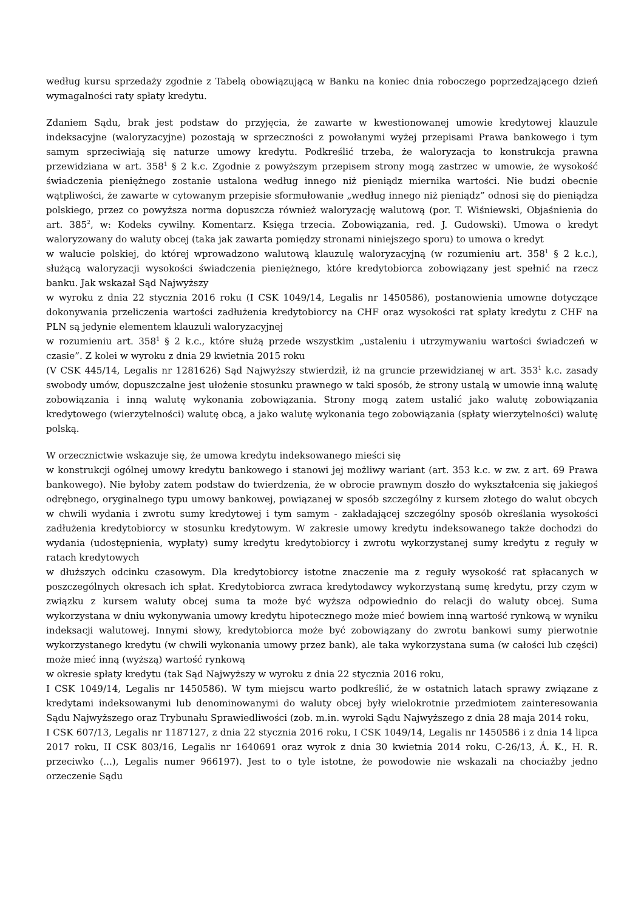według kursu sprzedaży zgodnie z Tabelą obowiązującą w Banku na koniec dnia roboczego poprzedzającego dzień wymagalności raty spłaty kredytu.
Zdaniem Sądu, brak jest podstaw do przyjęcia, że zawarte w kwestionowanej umowie kredytowej klauzule indeksacyjne (waloryzacyjne) pozostają w sprzeczności z powołanymi wyżej przepisami Prawa bankowego i tym samym sprzeciwiają się naturze umowy kredytu. Podkreślić trzeba, że waloryzacja to konstrukcja prawna przewidziana w art. 358<sup>1</sup> § 2 k.c. Zgodnie z powyższym przepisem strony mogą zastrzec w umowie, że wysokość świadczenia pieniężnego zostanie ustalona według innego niż pieniądz miernika wartości. Nie budzi obecnie wątpliwości, że zawarte w cytowanym przepisie sformułowanie „według innego niż pieniądz” odnosi się do pieniądza polskiego, przez co powyższa norma dopuszcza również waloryzację walutową (por. T. Wiśniewski, Objaśnienia do art. 385<sup>2</sup>, w: Kodeks cywilny. Komentarz. Księga trzecia. Zobowiązania, red. J. Gudowski). Umowa o kredyt waloryzowany do waluty obcej (taka jak zawarta pomiędzy stronami niniejszego sporu) to umowa o kredyt
w walucie polskiej, do której wprowadzono walutową klauzulę waloryzacyjną (w rozumieniu art. 358<sup>1</sup> § 2 k.c.), służącą waloryzacji wysokości świadczenia pieniężnego, które kredytobiorca zobowiązany jest spełnić na rzecz banku. Jak wskazał Sąd Najwyższy
w wyroku z dnia 22 stycznia 2016 roku (I CSK 1049/14, Legalis nr 1450586), postanowienia umowne dotyczące dokonywania przeliczenia wartości zadłużenia kredytobiorcy na CHF oraz wysokości rat spłaty kredytu z CHF na PLN są jedynie elementem klauzuli waloryzacyjnej
w rozumieniu art. 358<sup>1</sup> § 2 k.c., które służą przede wszystkim „ustaleniu i utrzymywaniu wartości świadczeń w czasie”. Z kolei w wyroku z dnia 29 kwietnia 2015 roku
(V CSK 445/14, Legalis nr 1281626) Sąd Najwyższy stwierdził, iż na gruncie przewidzianej w art. 353<sup>1</sup> k.c. zasady swobody umów, dopuszczalne jest ułożenie stosunku prawnego w taki sposób, że strony ustalą w umowie inną walutę zobowiązania i inną walutę wykonania zobowiązania. Strony mogą zatem ustalić jako walutę zobowiązania kredytowego (wierzytelności) walutę obcą, a jako walutę wykonania tego zobowiązania (spłaty wierzytelności) walutę polską.
W orzecznictwie wskazuje się, że umowa kredytu indeksowanego mieści się
w konstrukcji ogólnej umowy kredytu bankowego i stanowi jej możliwy wariant (art. 353 k.c. w zw. z art. 69 Prawa bankowego). Nie byłoby zatem podstaw do twierdzenia, że w obrocie prawnym doszło do wykształcenia się jakiegoś odrębnego, oryginalnego typu umowy bankowej, powiązanej w sposób szczególny z kursem złotego do walut obcych w chwili wydania i zwrotu sumy kredytowej i tym samym - zakładającej szczególny sposób określania wysokości zadłużenia kredytobiorcy w stosunku kredytowym. W zakresie umowy kredytu indeksowanego także dochodzi do wydania (udostępnienia, wypłaty) sumy kredytu kredytobiorcy i zwrotu wykorzystanej sumy kredytu z reguły w ratach kredytowych
w dłuższych odcinku czasowym. Dla kredytobiorcy istotne znaczenie ma z reguły wysokość rat spłacanych w poszczególnych okresach ich spłat. Kredytobiorca zwraca kredytodawcy wykorzystaną sumę kredytu, przy czym w związku z kursem waluty obcej suma ta może być wyższa odpowiednio do relacji do waluty obcej. Suma wykorzystana w dniu wykonywania umowy kredytu hipotecznego może mieć bowiem inną wartość rynkową w wyniku indeksacji walutowej. Innymi słowy, kredytobiorca może być zobowiązany do zwrotu bankowi sumy pierwotnie wykorzystanego kredytu (w chwili wykonania umowy przez bank), ale taka wykorzystana suma (w całości lub części) może mieć inną (wyższą) wartość rynkową
w okresie spłaty kredytu (tak Sąd Najwyższy w wyroku z dnia 22 stycznia 2016 roku,
I CSK 1049/14, Legalis nr 1450586). W tym miejscu warto podkreślić, że w ostatnich latach sprawy związane z kredytami indeksowanymi lub denominowanymi do waluty obcej były wielokrotnie przedmiotem zainteresowania Sądu Najwyższego oraz Trybunału Sprawiedliwości (zob. m.in. wyroki Sądu Najwyższego z dnia 28 maja 2014 roku,
I CSK 607/13, Legalis nr 1187127, z dnia 22 stycznia 2016 roku, I CSK 1049/14, Legalis nr 1450586 i z dnia 14 lipca 2017 roku, II CSK 803/16, Legalis nr 1640691 oraz wyrok z dnia 30 kwietnia 2014 roku, C-26/13, Á. K., H. R. przeciwko (...), Legalis numer 966197). Jest to o tyle istotne, że powodowie nie wskazali na chociażby jedno orzeczenie Sądu